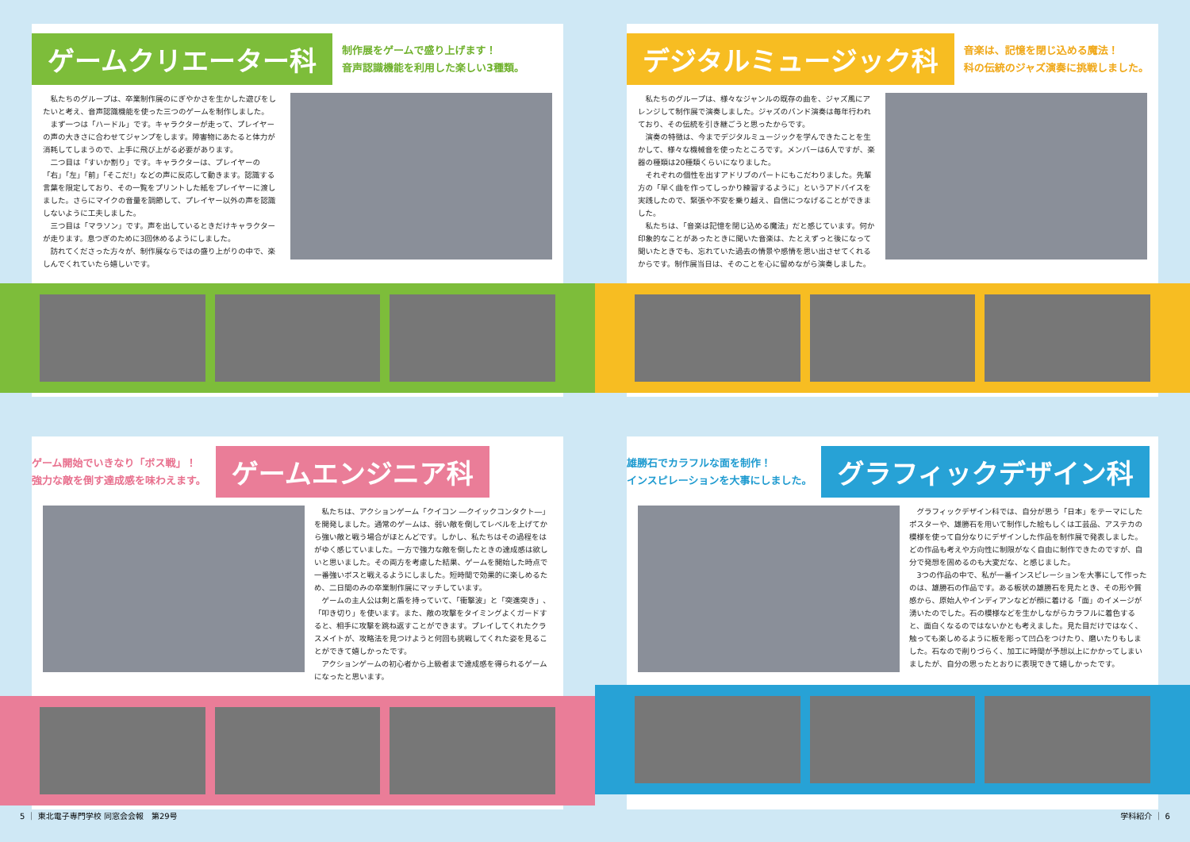ゲームクリエーター科
制作展をゲームで盛り上げます！
音声認識機能を利用した楽しい3種類。
　私たちのグループは、卒業制作展のにぎやかさを生かした遊びをしたいと考え、音声認識機能を使った三つのゲームを制作しました。
　まず一つは「ハードル」です。キャラクターが走って、プレイヤーの声の大きさに合わせてジャンプをします。障害物にあたると体力が消耗してしまうので、上手に飛び上がる必要があります。
　二つ目は「すいか割り」です。キャラクターは、プレイヤーの「右」「左」「前」「そこだ!」などの声に反応して動きます。認識する言葉を限定しており、その一覧をプリントした紙をプレイヤーに渡しました。さらにマイクの音量を調節して、プレイヤー以外の声を認識しないように工夫しました。
　三つ目は「マラソン」です。声を出しているときだけキャラクターが走ります。息つぎのために3回休めるようにしました。
　訪れてくださった方々が、制作展ならではの盛り上がりの中で、楽しんでくれていたら嬉しいです。
デジタルミュージック科
音楽は、記憶を閉じ込める魔法！
科の伝統のジャズ演奏に挑戦しました。
　私たちのグループは、様々なジャンルの既存の曲を、ジャズ風にアレンジして制作展で演奏しました。ジャズのバンド演奏は毎年行われており、その伝統を引き継ごうと思ったからです。
　演奏の特徴は、今までデジタルミュージックを学んできたことを生かして、様々な機械音を使ったところです。メンバーは6人ですが、楽器の種類は20種類くらいになりました。
　それぞれの個性を出すアドリブのパートにもこだわりました。先輩方の「早く曲を作ってしっかり練習するように」というアドバイスを実践したので、緊張や不安を乗り越え、自信につなげることができました。
　私たちは、「音楽は記憶を閉じ込める魔法」だと感じています。何か印象的なことがあったときに聞いた音楽は、たとえずっと後になって聞いたときでも、忘れていた過去の情景や感情を思い出させてくれるからです。制作展当日は、そのことを心に留めながら演奏しました。
ゲーム開始でいきなり「ボス戦」！
強力な敵を倒す達成感を味わえます。
ゲームエンジニア科
　私たちは、アクションゲーム「クイコン ―クイックコンタクト―」を開発しました。通常のゲームは、弱い敵を倒してレベルを上げてから強い敵と戦う場合がほとんどです。しかし、私たちはその過程をはがゆく感じていました。一方で強力な敵を倒したときの達成感は欲しいと思いました。その両方を考慮した結果、ゲームを開始した時点で一番強いボスと戦えるようにしました。短時間で効果的に楽しめるため、二日間のみの卒業制作展にマッチしています。
　ゲームの主人公は剣と盾を持っていて、「衝撃波」と「突進突き」、「叩き切り」を使います。また、敵の攻撃をタイミングよくガードすると、相手に攻撃を跳ね返すことができます。プレイしてくれたクラスメイトが、攻略法を見つけようと何回も挑戦してくれた姿を見ることができて嬉しかったです。
　アクションゲームの初心者から上級者まで達成感を得られるゲームになったと思います。
雄勝石でカラフルな面を制作！
インスピレーションを大事にしました。
グラフィックデザイン科
　グラフィックデザイン科では、自分が思う「日本」をテーマにしたポスターや、雄勝石を用いて制作した絵もしくは工芸品、アステカの模様を使って自分なりにデザインした作品を制作展で発表しました。どの作品も考えや方向性に制限がなく自由に制作できたのですが、自分で発想を固めるのも大変だな、と感じました。
　3つの作品の中で、私が一番インスピレーションを大事にして作ったのは、雄勝石の作品です。ある板状の雄勝石を見たとき、その形や質感から、原始人やインディアンなどが顔に着ける「面」のイメージが湧いたのでした。石の模様などを生かしながらカラフルに着色すると、面白くなるのではないかとも考えました。見た目だけではなく、触っても楽しめるように板を彫って凹凸をつけたり、磨いたりもしました。石なので削りづらく、加工に時間が予想以上にかかってしまいましたが、自分の思ったとおりに表現できて嬉しかったです。
5 ｜ 東北電子専門学校 同窓会会報　第29号 学科紹介 ｜ 6